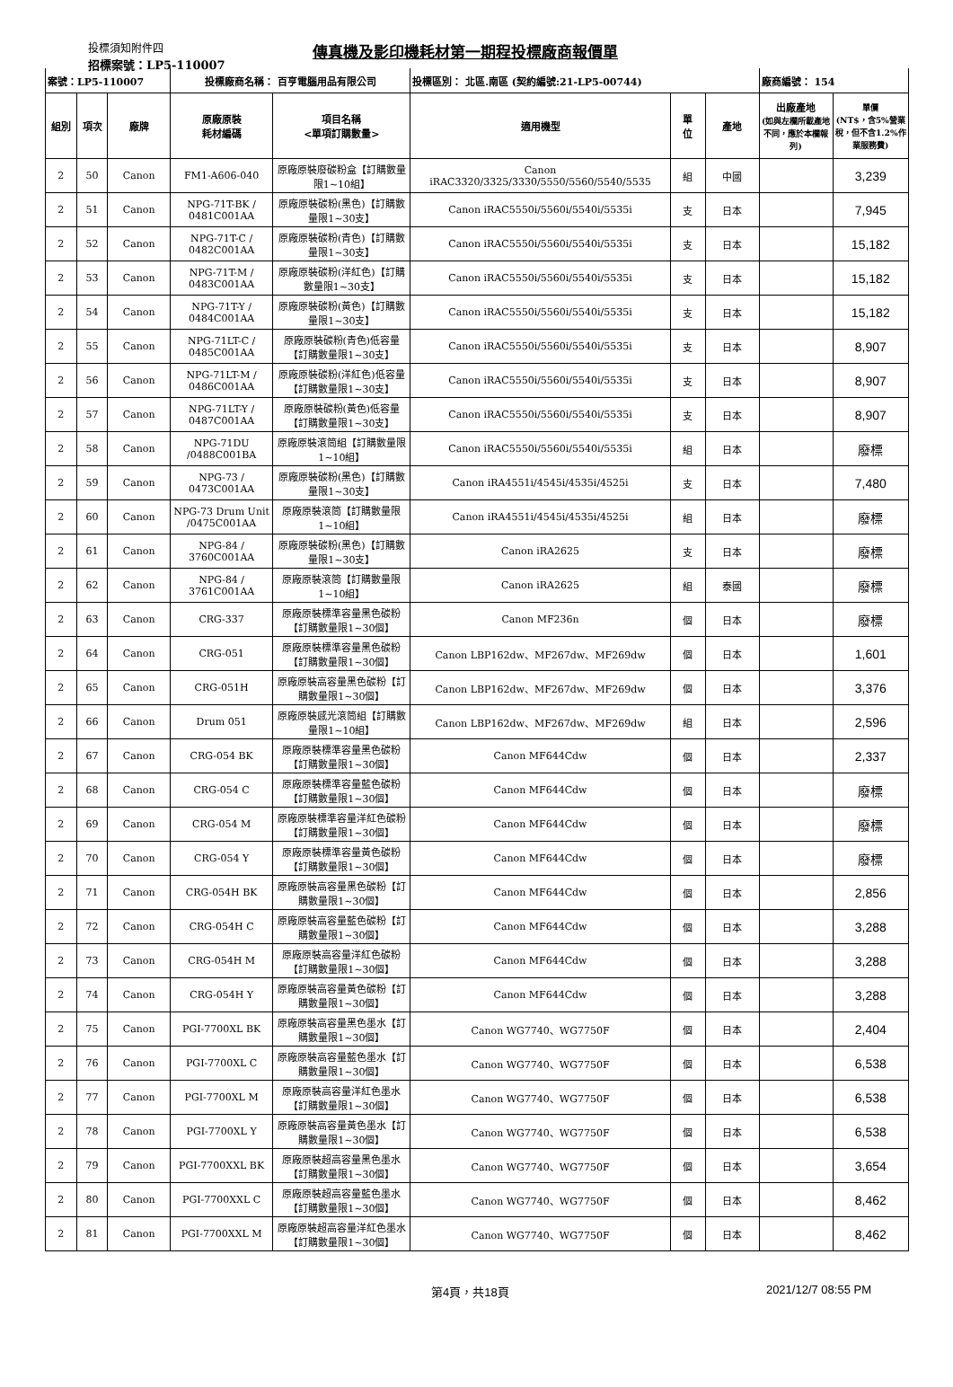投標須知附件四
傳真機及影印機耗材第一期程投標廠商報價單
招標案號：LP5-110007
| 案號：LP5-110007 | | | 投標廠商名稱： 百亨電腦用品有限公司 | | 投標區別： 北區.南區 (契約編號:21-LP5-00744) | | | 廠商編號： 154 | |
| 組別 | 項次 | 廠牌 | 原廠原裝 耗材編碼 | 項目名稱 <單項訂購數量> | 適用機型 | 單 位 | 產地 | 出廠產地 (如與左欄所載產地不同，應於本欄報列) | 單價 (NT$，含5%營業稅，但不含1.2%作業服務費) |
| 2 | 50 | Canon | FM1-A606-040 | 原廠原裝廢碳粉盒【訂購數量限1~10組】 | Canon iRAC3320/3325/3330/5550/5560/5540/5535 | 組 | 中國 | | 3,239 |
| 2 | 51 | Canon | NPG-71T-BK / 0481C001AA | 原廠原裝碳粉(黑色)【訂購數量限1~30支】 | Canon iRAC5550i/5560i/5540i/5535i | 支 | 日本 | | 7,945 |
| 2 | 52 | Canon | NPG-71T-C / 0482C001AA | 原廠原裝碳粉(青色)【訂購數量限1~30支】 | Canon iRAC5550i/5560i/5540i/5535i | 支 | 日本 | | 15,182 |
| 2 | 53 | Canon | NPG-71T-M / 0483C001AA | 原廠原裝碳粉(洋紅色)【訂購數量限1~30支】 | Canon iRAC5550i/5560i/5540i/5535i | 支 | 日本 | | 15,182 |
| 2 | 54 | Canon | NPG-71T-Y / 0484C001AA | 原廠原裝碳粉(黃色)【訂購數量限1~30支】 | Canon iRAC5550i/5560i/5540i/5535i | 支 | 日本 | | 15,182 |
| 2 | 55 | Canon | NPG-71LT-C / 0485C001AA | 原廠原裝碳粉(青色)低容量【訂購數量限1~30支】 | Canon iRAC5550i/5560i/5540i/5535i | 支 | 日本 | | 8,907 |
| 2 | 56 | Canon | NPG-71LT-M / 0486C001AA | 原廠原裝碳粉(洋紅色)低容量【訂購數量限1~30支】 | Canon iRAC5550i/5560i/5540i/5535i | 支 | 日本 | | 8,907 |
| 2 | 57 | Canon | NPG-71LT-Y / 0487C001AA | 原廠原裝碳粉(黃色)低容量【訂購數量限1~30支】 | Canon iRAC5550i/5560i/5540i/5535i | 支 | 日本 | | 8,907 |
| 2 | 58 | Canon | NPG-71DU /0488C001BA | 原廠原裝滾筒組【訂購數量限1~10組】 | Canon iRAC5550i/5560i/5540i/5535i | 組 | 日本 | | 廢標 |
| 2 | 59 | Canon | NPG-73 / 0473C001AA | 原廠原裝碳粉(黑色)【訂購數量限1~30支】 | Canon iRA4551i/4545i/4535i/4525i | 支 | 日本 | | 7,480 |
| 2 | 60 | Canon | NPG-73 Drum Unit /0475C001AA | 原廠原裝滾筒【訂購數量限1~10組】 | Canon iRA4551i/4545i/4535i/4525i | 組 | 日本 | | 廢標 |
| 2 | 61 | Canon | NPG-84 / 3760C001AA | 原廠原裝碳粉(黑色)【訂購數量限1~30支】 | Canon iRA2625 | 支 | 日本 | | 廢標 |
| 2 | 62 | Canon | NPG-84 / 3761C001AA | 原廠原裝滾筒【訂購數量限1~10組】 | Canon iRA2625 | 組 | 泰國 | | 廢標 |
| 2 | 63 | Canon | CRG-337 | 原廠原裝標準容量黑色碳粉【訂購數量限1~30個】 | Canon MF236n | 個 | 日本 | | 廢標 |
| 2 | 64 | Canon | CRG-051 | 原廠原裝標準容量黑色碳粉【訂購數量限1~30個】 | Canon LBP162dw、MF267dw、MF269dw | 個 | 日本 | | 1,601 |
| 2 | 65 | Canon | CRG-051H | 原廠原裝高容量黑色碳粉【訂購數量限1~30個】 | Canon LBP162dw、MF267dw、MF269dw | 個 | 日本 | | 3,376 |
| 2 | 66 | Canon | Drum 051 | 原廠原裝感光滾筒組【訂購數量限1~10組】 | Canon LBP162dw、MF267dw、MF269dw | 組 | 日本 | | 2,596 |
| 2 | 67 | Canon | CRG-054 BK | 原廠原裝標準容量黑色碳粉【訂購數量限1~30個】 | Canon MF644Cdw | 個 | 日本 | | 2,337 |
| 2 | 68 | Canon | CRG-054 C | 原廠原裝標準容量藍色碳粉【訂購數量限1~30個】 | Canon MF644Cdw | 個 | 日本 | | 廢標 |
| 2 | 69 | Canon | CRG-054 M | 原廠原裝標準容量洋紅色碳粉【訂購數量限1~30個】 | Canon MF644Cdw | 個 | 日本 | | 廢標 |
| 2 | 70 | Canon | CRG-054 Y | 原廠原裝標準容量黃色碳粉【訂購數量限1~30個】 | Canon MF644Cdw | 個 | 日本 | | 廢標 |
| 2 | 71 | Canon | CRG-054H BK | 原廠原裝高容量黑色碳粉【訂購數量限1~30個】 | Canon MF644Cdw | 個 | 日本 | | 2,856 |
| 2 | 72 | Canon | CRG-054H C | 原廠原裝高容量藍色碳粉【訂購數量限1~30個】 | Canon MF644Cdw | 個 | 日本 | | 3,288 |
| 2 | 73 | Canon | CRG-054H M | 原廠原裝高容量洋紅色碳粉【訂購數量限1~30個】 | Canon MF644Cdw | 個 | 日本 | | 3,288 |
| 2 | 74 | Canon | CRG-054H Y | 原廠原裝高容量黃色碳粉【訂購數量限1~30個】 | Canon MF644Cdw | 個 | 日本 | | 3,288 |
| 2 | 75 | Canon | PGI-7700XL BK | 原廠原裝高容量黑色墨水【訂購數量限1~30個】 | Canon WG7740、WG7750F | 個 | 日本 | | 2,404 |
| 2 | 76 | Canon | PGI-7700XL C | 原廠原裝高容量藍色墨水【訂購數量限1~30個】 | Canon WG7740、WG7750F | 個 | 日本 | | 6,538 |
| 2 | 77 | Canon | PGI-7700XL M | 原廠原裝高容量洋紅色墨水【訂購數量限1~30個】 | Canon WG7740、WG7750F | 個 | 日本 | | 6,538 |
| 2 | 78 | Canon | PGI-7700XL Y | 原廠原裝高容量黃色墨水【訂購數量限1~30個】 | Canon WG7740、WG7750F | 個 | 日本 | | 6,538 |
| 2 | 79 | Canon | PGI-7700XXL BK | 原廠原裝超高容量黑色墨水【訂購數量限1~30個】 | Canon WG7740、WG7750F | 個 | 日本 | | 3,654 |
| 2 | 80 | Canon | PGI-7700XXL C | 原廠原裝超高容量藍色墨水【訂購數量限1~30個】 | Canon WG7740、WG7750F | 個 | 日本 | | 8,462 |
| 2 | 81 | Canon | PGI-7700XXL M | 原廠原裝超高容量洋紅色墨水【訂購數量限1~30個】 | Canon WG7740、WG7750F | 個 | 日本 | | 8,462 |
第4頁，共18頁 2021/12/7 08:55 PM